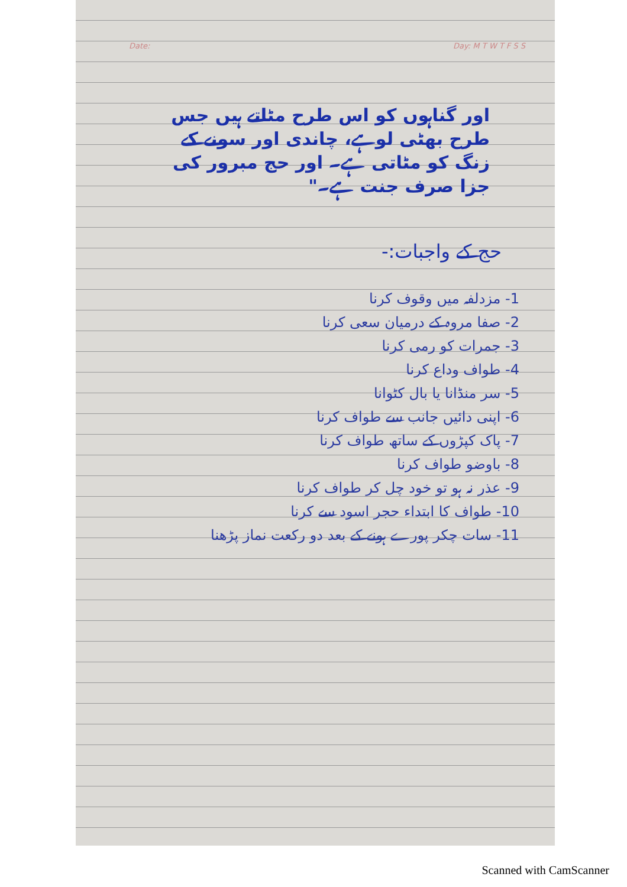Date: Day: M T W T F S S
اور گناہوں کو اس طرح مٹاتے ہیں جس طرح بھٹی لوہے، چاندی اور سونے کے زنگ کو مٹاتی ہے۔ اور حج مبرور کی جزا صرف جنت ہے۔"
حج کے واجبات:-
1- مزدلفہ میں وقوف کرنا
2- صفا مروہ کے درمیان سعی کرنا
3- جمرات کو رمی کرنا
4- طواف وداع کرنا
5- سر منڈانا یا بال کٹوانا
6- اپنی دائیں جانب سے طواف کرنا
7- پاک کپڑوں کے ساتھ طواف کرنا
8- باوضو طواف کرنا
9- عذر نہ ہو تو خود چل کر طواف کرنا
10- طواف کا ابتداء حجر اسود سے کرنا
11- سات چکر پورے ہونے کے بعد دو رکعت نماز پڑھنا
Scanned with CamScanner